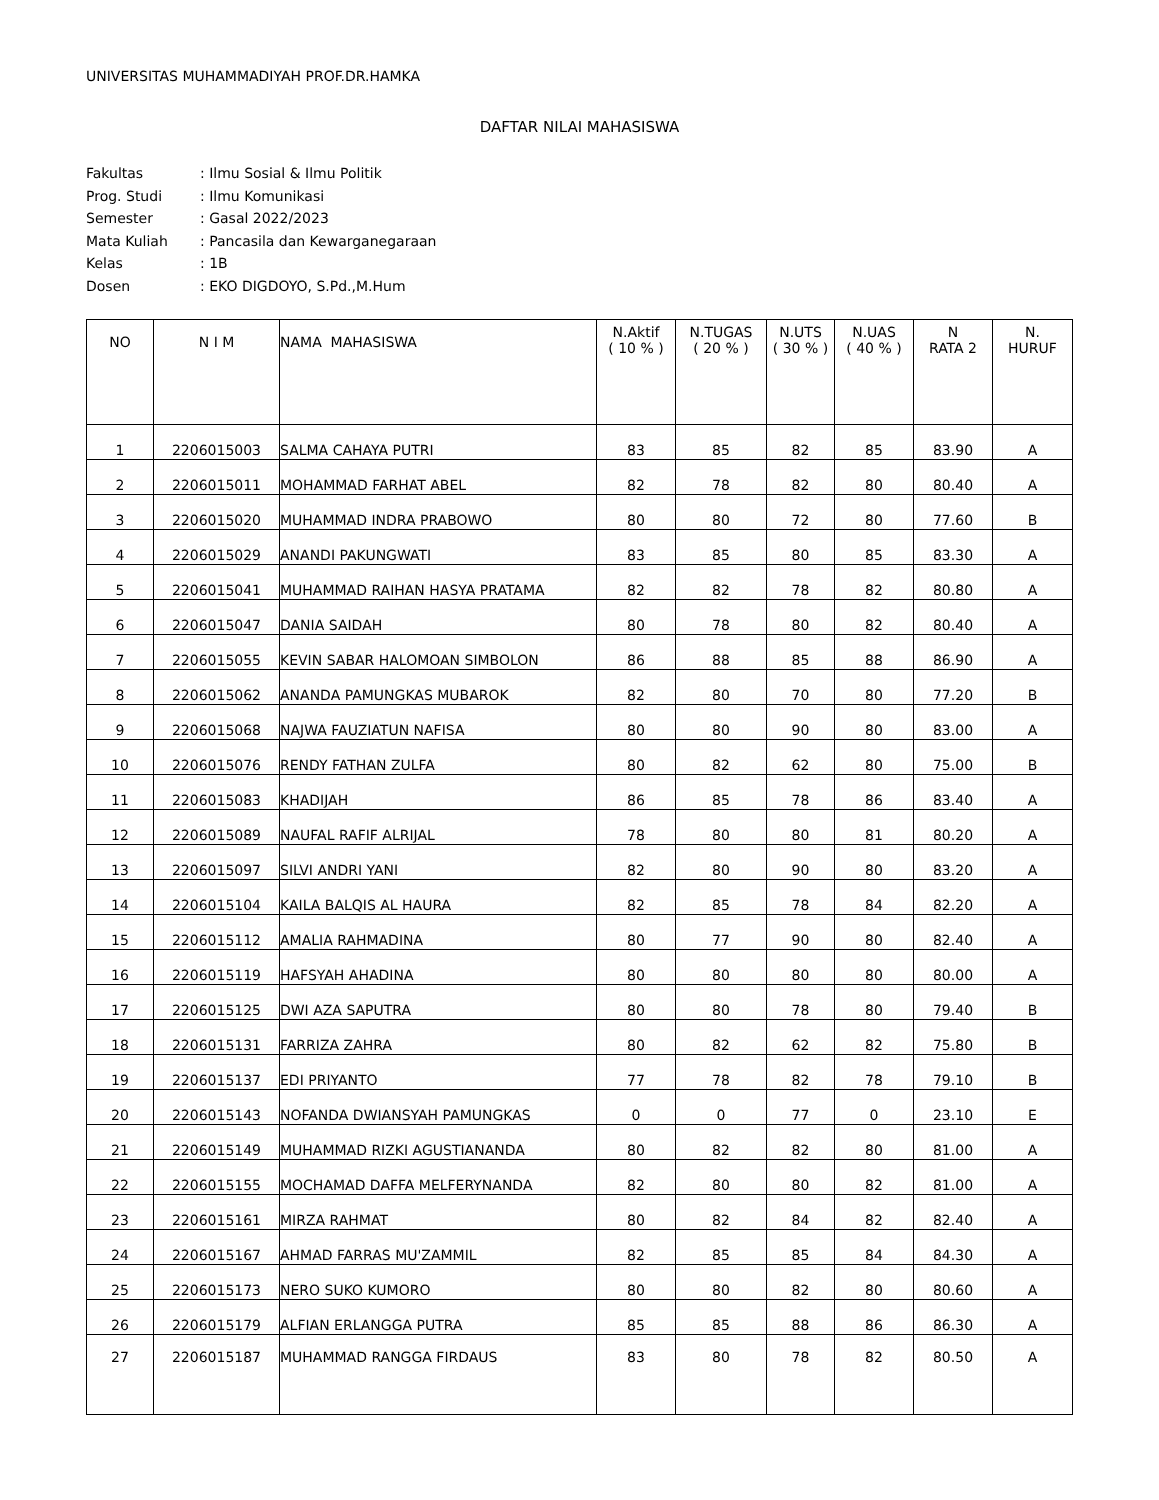UNIVERSITAS MUHAMMADIYAH PROF.DR.HAMKA
DAFTAR NILAI MAHASISWA
| Fakultas | : Ilmu Sosial & Ilmu Politik |
| Prog. Studi | : Ilmu Komunikasi |
| Semester | : Gasal 2022/2023 |
| Mata Kuliah | : Pancasila dan Kewarganegaraan |
| Kelas | : 1B |
| Dosen | : EKO DIGDOYO, S.Pd.,M.Hum |
| NO | N I M | NAMA MAHASISWA | N.Aktif ( 10 % ) | N.TUGAS ( 20 % ) | N.UTS ( 30 % ) | N.UAS ( 40 % ) | N RATA 2 | N. HURUF |
| --- | --- | --- | --- | --- | --- | --- | --- | --- |
| 1 | 2206015003 | SALMA CAHAYA PUTRI | 83 | 85 | 82 | 85 | 83.90 | A |
| 2 | 2206015011 | MOHAMMAD FARHAT ABEL | 82 | 78 | 82 | 80 | 80.40 | A |
| 3 | 2206015020 | MUHAMMAD INDRA PRABOWO | 80 | 80 | 72 | 80 | 77.60 | B |
| 4 | 2206015029 | ANANDI PAKUNGWATI | 83 | 85 | 80 | 85 | 83.30 | A |
| 5 | 2206015041 | MUHAMMAD RAIHAN HASYA PRATAMA | 82 | 82 | 78 | 82 | 80.80 | A |
| 6 | 2206015047 | DANIA SAIDAH | 80 | 78 | 80 | 82 | 80.40 | A |
| 7 | 2206015055 | KEVIN SABAR HALOMOAN SIMBOLON | 86 | 88 | 85 | 88 | 86.90 | A |
| 8 | 2206015062 | ANANDA PAMUNGKAS MUBAROK | 82 | 80 | 70 | 80 | 77.20 | B |
| 9 | 2206015068 | NAJWA FAUZIATUN NAFISA | 80 | 80 | 90 | 80 | 83.00 | A |
| 10 | 2206015076 | RENDY FATHAN ZULFA | 80 | 82 | 62 | 80 | 75.00 | B |
| 11 | 2206015083 | KHADIJAH | 86 | 85 | 78 | 86 | 83.40 | A |
| 12 | 2206015089 | NAUFAL RAFIF ALRIJAL | 78 | 80 | 80 | 81 | 80.20 | A |
| 13 | 2206015097 | SILVI ANDRI YANI | 82 | 80 | 90 | 80 | 83.20 | A |
| 14 | 2206015104 | KAILA BALQIS AL HAURA | 82 | 85 | 78 | 84 | 82.20 | A |
| 15 | 2206015112 | AMALIA RAHMADINA | 80 | 77 | 90 | 80 | 82.40 | A |
| 16 | 2206015119 | HAFSYAH AHADINA | 80 | 80 | 80 | 80 | 80.00 | A |
| 17 | 2206015125 | DWI AZA SAPUTRA | 80 | 80 | 78 | 80 | 79.40 | B |
| 18 | 2206015131 | FARRIZA ZAHRA | 80 | 82 | 62 | 82 | 75.80 | B |
| 19 | 2206015137 | EDI PRIYANTO | 77 | 78 | 82 | 78 | 79.10 | B |
| 20 | 2206015143 | NOFANDA DWIANSYAH PAMUNGKAS | 0 | 0 | 77 | 0 | 23.10 | E |
| 21 | 2206015149 | MUHAMMAD RIZKI AGUSTIANANDA | 80 | 82 | 82 | 80 | 81.00 | A |
| 22 | 2206015155 | MOCHAMAD DAFFA MELFERYNANDA | 82 | 80 | 80 | 82 | 81.00 | A |
| 23 | 2206015161 | MIRZA RAHMAT | 80 | 82 | 84 | 82 | 82.40 | A |
| 24 | 2206015167 | AHMAD FARRAS MU'ZAMMIL | 82 | 85 | 85 | 84 | 84.30 | A |
| 25 | 2206015173 | NERO SUKO KUMORO | 80 | 80 | 82 | 80 | 80.60 | A |
| 26 | 2206015179 | ALFIAN ERLANGGA PUTRA | 85 | 85 | 88 | 86 | 86.30 | A |
| 27 | 2206015187 | MUHAMMAD RANGGA FIRDAUS | 83 | 80 | 78 | 82 | 80.50 | A |